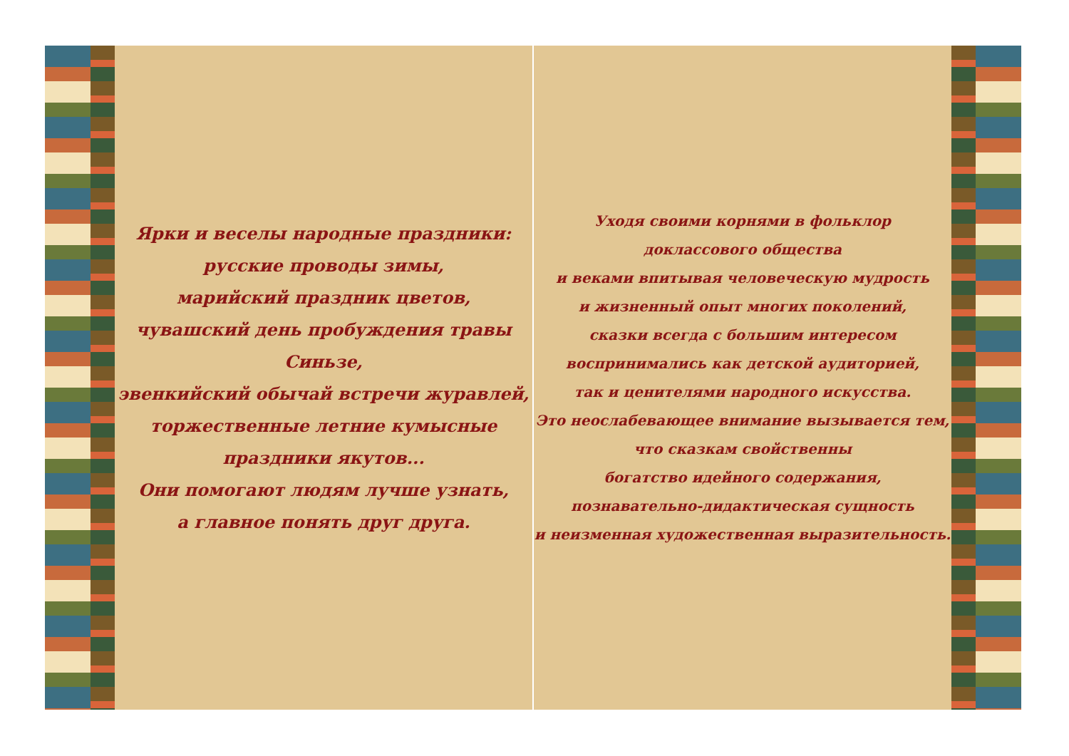Ярки и веселы народные праздники:
русские проводы зимы,
марийский праздник цветов,
чувашский день пробуждения травы Синьзе,
эвенкийский обычай встречи журавлей,
торжественные летние кумысные праздники якутов...
Они помогают людям лучше узнать,
а главное понять друг друга.
Уходя своими корнями в фольклор
доклассового общества
и веками впитывая человеческую мудрость
и жизненный опыт многих поколений,
сказки всегда с большим интересом
воспринимались как детской аудиторией,
так и ценителями народного искусства.
Это неослабевающее внимание вызывается тем,
что сказкам свойственны
богатство идейного содержания,
познавательно-дидактическая сущность
и неизменная художественная выразительность.